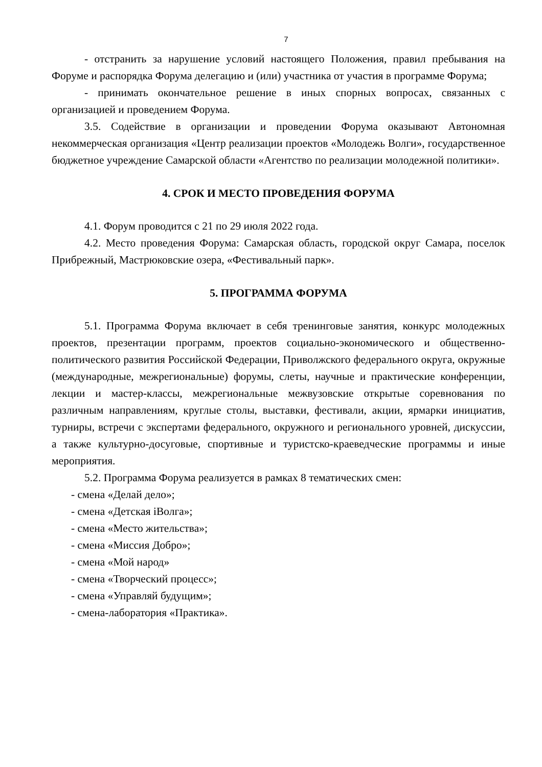7
- отстранить за нарушение условий настоящего Положения, правил пребывания на Форуме и распорядка Форума делегацию и (или) участника от участия в программе Форума;
- принимать окончательное решение в иных спорных вопросах, связанных с организацией и проведением Форума.
3.5. Содействие в организации и проведении Форума оказывают Автономная некоммерческая организация «Центр реализации проектов «Молодежь Волги», государственное бюджетное учреждение Самарской области «Агентство по реализации молодежной политики».
4. СРОК И МЕСТО ПРОВЕДЕНИЯ ФОРУМА
4.1. Форум проводится с 21 по 29 июля 2022 года.
4.2. Место проведения Форума: Самарская область, городской округ Самара, поселок Прибрежный, Мастрюковские озера, «Фестивальный парк».
5. ПРОГРАММА ФОРУМА
5.1. Программа Форума включает в себя тренинговые занятия, конкурс молодежных проектов, презентации программ, проектов социально-экономического и общественно-политического развития Российской Федерации, Приволжского федерального округа, окружные (международные, межрегиональные) форумы, слеты, научные и практические конференции, лекции и мастер-классы, межрегиональные межвузовские открытые соревнования по различным направлениям, круглые столы, выставки, фестивали, акции, ярмарки инициатив, турниры, встречи с экспертами федерального, окружного и регионального уровней, дискуссии, а также культурно-досуговые, спортивные и туристско-краеведческие программы и иные мероприятия.
5.2. Программа Форума реализуется в рамках 8 тематических смен:
- смена «Делай дело»;
- смена «Детская iВолга»;
- смена «Место жительства»;
- смена «Миссия Добро»;
- смена «Мой народ»
- смена «Творческий процесс»;
- смена «Управляй будущим»;
- смена-лаборатория «Практика».